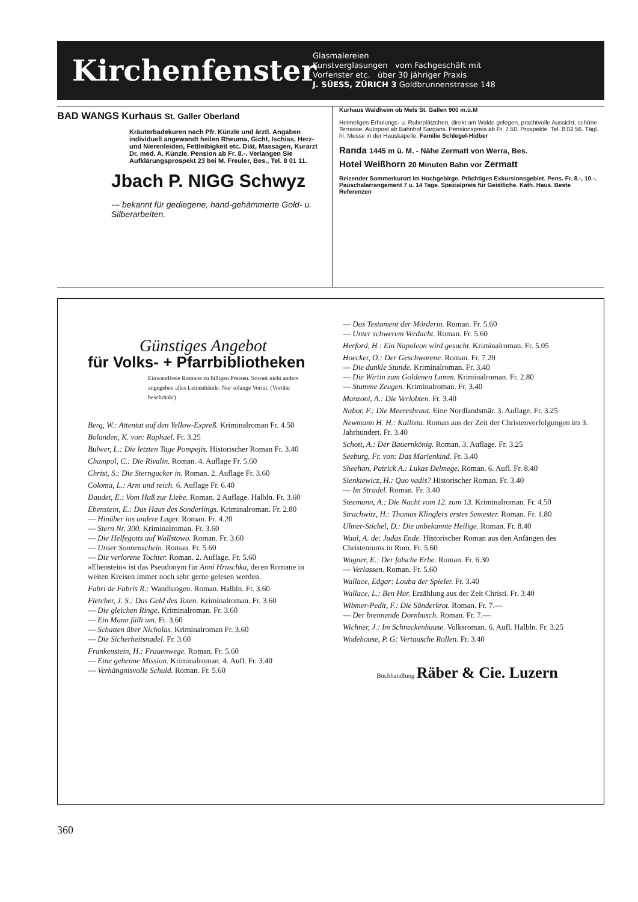Kirchenfenster
Glasmalereien
Kunstverglasungen vom Fachgeschäft mit
Vorfenster etc. über 30 jähriger Praxis
J. SÜESS, ZÜRICH 3 Goldbrunnenstrasse 148
BAD WANGS Kurhaus St. Galler Oberland
Kräuterbadekuren nach Pfr. Künzle und ärztl. Angaben individuell angewandt heilen Rheuma, Gicht, Ischias, Herz- und Nierenleiden, Fettleibigkeit etc. Diät, Massagen, Kurarzt Dr. med. A. Künzle. Pension ab Fr. 8.-. Verlangen Sie Aufklärungsprospekt 23 bei M. Freuler, Bes., Tel. 8 01 11.
Jbach P. NIGG Schwyz
--- bekannt für gediegene, hand-gehämmerte Gold- u. Silberarbeiten.
Kurhaus Waldheim ob Mels St. Gallen 900 m.ü.M
Heimeliges Erholungs- u. Ruheplätzchen, direkt am Walde gelegen, prachtvolle Aussicht, schöne Terrasse. Autopost ab Bahnhof Sargans. Pensionspreis ab Fr. 7.50. Prospekte. Tel. 8 02 56. Tägl. hl. Messe in der Hauskapelle. Familie Schlegel-Hidber
Randa 1445 m ü. M. - Nähe Zermatt von Werra, Bes.
Hotel Weißhorn 20 Minuten Bahn vor Zermatt
Reizender Sommerkurort im Hochgebirge. Prächtiges Exkursionsgebiet. Pens. Fr. 8.-, 10.-. Pauschalarrangement 7 u. 14 Tage. Spezialpreis für Geistliche. Kath. Haus. Beste Referenzen
Günstiges Angebot
für Volks- + Pfarrbibliotheken
Einwandfreie Romane zu billigen Preisen. Soweit nicht anders angegeben alles Leinenbände. Nur solange Vorrat. (Vorräte beschränkt)
Berg, W.: Attentat auf den Yellow-Expreß. Kriminalroman Fr. 4.50
Bolanden, K. von: Raphael. Fr. 3.25
Bulwer, L.: Die letzten Tage Pompejis. Historischer Roman Fr. 3.40
Champol, C.: Die Rivalin. Roman. 4. Auflage Fr. 5.60
Christ, S.: Die Sterngucker in. Roman. 2. Auflage Fr. 3.60
Coloma, L.: Arm und reich. 6. Auflage Fr. 6.40
Daudet, E.: Vom Haß zur Liebe. Roman. 2 Auflage. Halbln. Fr. 3.60
Ebenstein, E.: Das Haus des Sonderlings. Kriminalroman. Fr. 2.80
— Hinüber ins andere Lager. Roman. Fr. 4.20
— Stern Nr. 300. Kriminalroman. Fr. 3.60
— Die Helfegotts auf Wallstowo. Roman. Fr. 3.60
— Unser Sonnenschein. Roman. Fr. 5.60
— Die verlorene Tochter. Roman. 2. Auflage. Fr. 5.60
»Ebenstein« ist das Pseudonym für Anni Hruschka, deren Romane in weiten Kreisen immer noch sehr gerne gelesen werden.
Fabri de Fabris R.: Wandlungen. Roman. Halbln. Fr. 3.60
Fletcher, J. S.: Das Geld des Toten. Kriminalroman. Fr. 3.60
— Die gleichen Ringe. Kriminalroman. Fr. 3.60
— Ein Mann fällt um. Fr. 3.60
— Schatten über Nicholas. Kriminalroman Fr. 3.60
— Die Sicherheitsnadel. Fr. 3.60
Frankenstein, H.: Frauenwege. Roman. Fr. 5.60
— Eine geheime Mission. Kriminalroman. 4. Aufl. Fr. 3.40
— Verhängnisvolle Schuld. Roman. Fr. 5.60
— Das Testament der Mörderin. Roman. Fr. 5.60
— Unter schwerem Verdacht. Roman. Fr. 5.60
Herford, H.: Ein Napoleon wird gesucht. Kriminalroman. Fr. 5.05
Hoecker, O.: Der Geschworene. Roman. Fr. 7.20
— Die dunkle Stunde. Kriminalroman. Fr. 3.40
— Die Wirtin zum Goldenen Lamm. Kriminalroman. Fr. 2.80
— Stumme Zeugen. Kriminalroman. Fr. 3.40
Manzoni, A.: Die Verlobten. Fr. 3.40
Nabor, F.: Die Meeresbraut. Eine Nordlandsmär. 3. Auflage. Fr. 3.25
Newmann H. H.: Kallista. Roman aus der Zeit der Christenverfolgungen im 3. Jahrhundert. Fr. 3.40
Schott, A.: Der Bauernkönig. Roman. 3. Auflage. Fr. 3.25
Seeburg, Fr. von: Das Marienkind. Fr. 3.40
Sheehan, Patrick A.: Lukas Delmege. Roman. 6. Aufl. Fr. 8.40
Sienkiewicz, H.: Quo vadis? Historischer Roman. Fr. 3.40
— Im Strudel. Roman. Fr. 3.40
Steemann, A.: Die Nacht vom 12. zum 13. Kriminalroman. Fr. 4.50
Strachwitz, H.: Thomas Klinglers erstes Semester. Roman. Fr. 1.80
Ulmer-Stichel, D.: Die unbekannte Heilige. Roman. Fr. 8.40
Waal, A. de: Judas Ende. Historischer Roman aus den Anfängen des Christentums in Rom. Fr. 5.60
Wagner, E.: Der falsche Erbe. Roman. Fr. 6.30
— Verlassen. Roman. Fr. 5.60
Wallace, Edgar: Louba der Spieler. Fr. 3.40
Wallace, L.: Ben Hur. Erzählung aus der Zeit Christi. Fr. 3.40
Wibmer-Pedit, F.: Die Sünderkrot. Roman. Fr. 7.—
— Der brennende Dornbusch. Roman. Fr. 7.—
Wichner, J.: Im Schneckenhause. Volksroman. 6. Aufl. Halbln. Fr. 3.25
Wodehouse, P. G: Vertausche Rollen. Fr. 3.40
Buchhandlung Räber & Cie. Luzern
360